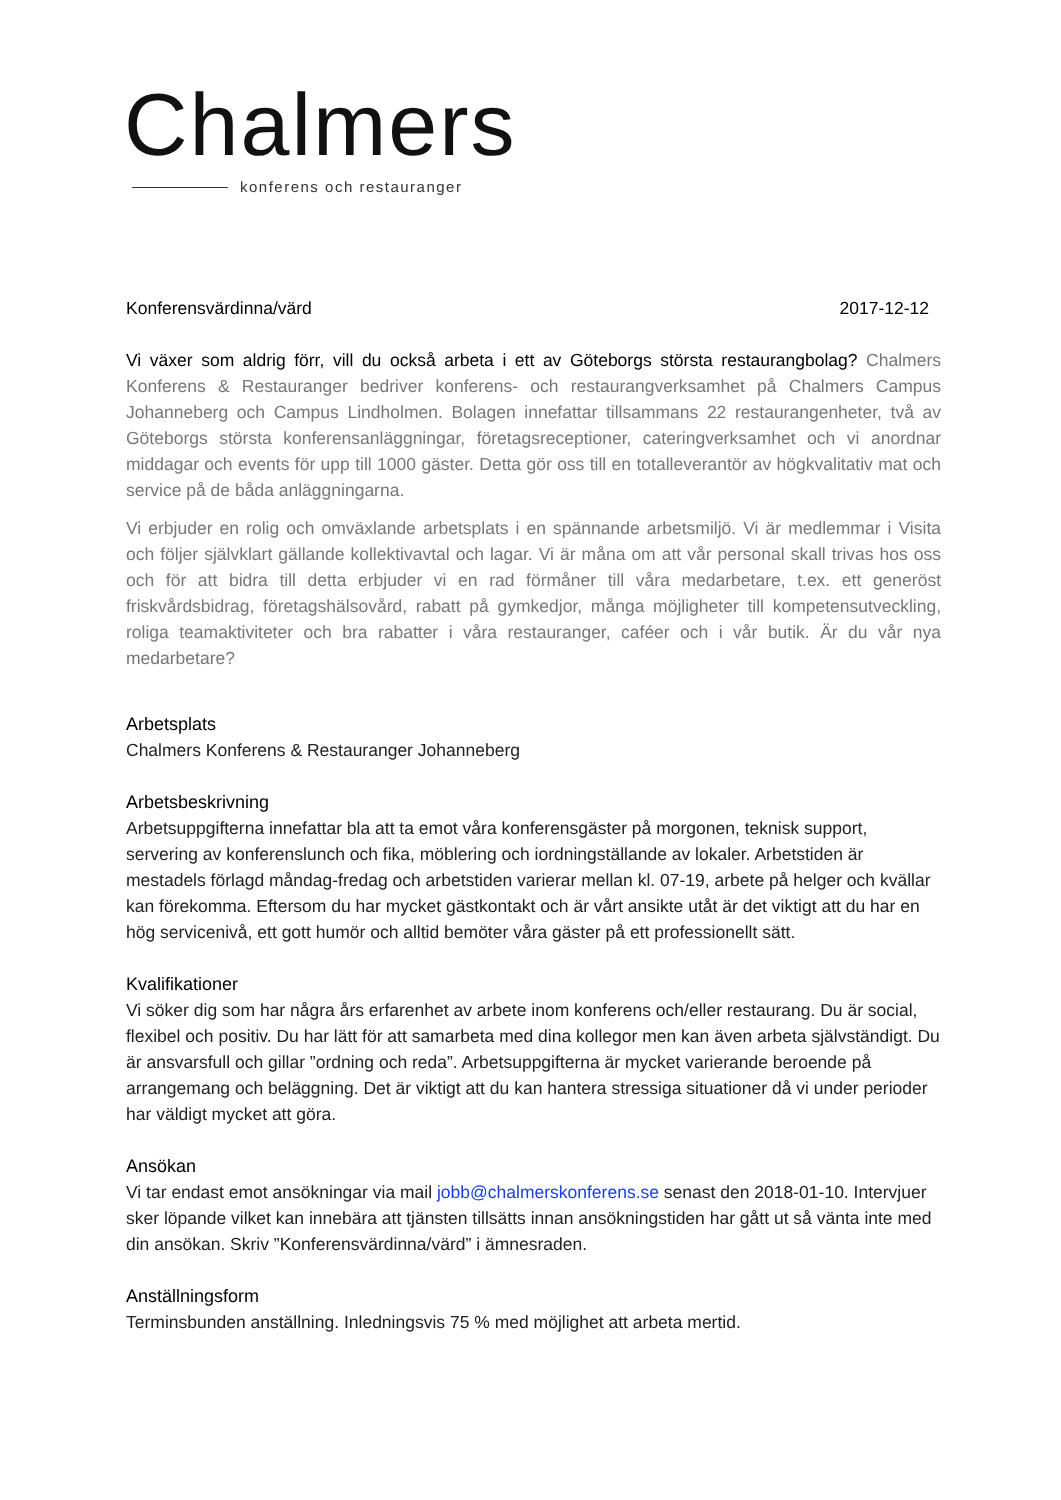Chalmers
konferens och restauranger
Konferensvärdinna/värd 2017-12-12
Vi växer som aldrig förr, vill du också arbeta i ett av Göteborgs största restaurangbolag? Chalmers Konferens & Restauranger bedriver konferens- och restaurangverksamhet på Chalmers Campus Johanneberg och Campus Lindholmen. Bolagen innefattar tillsammans 22 restaurangenheter, två av Göteborgs största konferensanläggningar, företagsreceptioner, cateringverksamhet och vi anordnar middagar och events för upp till 1000 gäster. Detta gör oss till en totalleverantör av högkvalitativ mat och service på de båda anläggningarna.
Vi erbjuder en rolig och omväxlande arbetsplats i en spännande arbetsmiljö. Vi är medlemmar i Visita och följer självklart gällande kollektivavtal och lagar. Vi är måna om att vår personal skall trivas hos oss och för att bidra till detta erbjuder vi en rad förmåner till våra medarbetare, t.ex. ett generöst friskvårdsbidrag, företagshälsovård, rabatt på gymkedjor, många möjligheter till kompetensutveckling, roliga teamaktiviteter och bra rabatter i våra restauranger, caféer och i vår butik. Är du vår nya medarbetare?
Arbetsplats
Chalmers Konferens & Restauranger Johanneberg
Arbetsbeskrivning
Arbetsuppgifterna innefattar bla att ta emot våra konferensgäster på morgonen, teknisk support, servering av konferenslunch och fika, möblering och iordningställande av lokaler. Arbetstiden är mestadels förlagd måndag-fredag och arbetstiden varierar mellan kl. 07-19, arbete på helger och kvällar kan förekomma. Eftersom du har mycket gästkontakt och är vårt ansikte utåt är det viktigt att du har en hög servicenivå, ett gott humör och alltid bemöter våra gäster på ett professionellt sätt.
Kvalifikationer
Vi söker dig som har några års erfarenhet av arbete inom konferens och/eller restaurang. Du är social, flexibel och positiv. Du har lätt för att samarbeta med dina kollegor men kan även arbeta självständigt. Du är ansvarsfull och gillar ”ordning och reda”. Arbetsuppgifterna är mycket varierande beroende på arrangemang och beläggning. Det är viktigt att du kan hantera stressiga situationer då vi under perioder har väldigt mycket att göra.
Ansökan
Vi tar endast emot ansökningar via mail jobb@chalmerskonferens.se senast den 2018-01-10. Intervjuer sker löpande vilket kan innebära att tjänsten tillsätts innan ansökningstiden har gått ut så vänta inte med din ansökan. Skriv ”Konferensvärdinna/värd” i ämnesraden.
Anställningsform
Terminsbunden anställning. Inledningsvis 75 % med möjlighet att arbeta mertid.